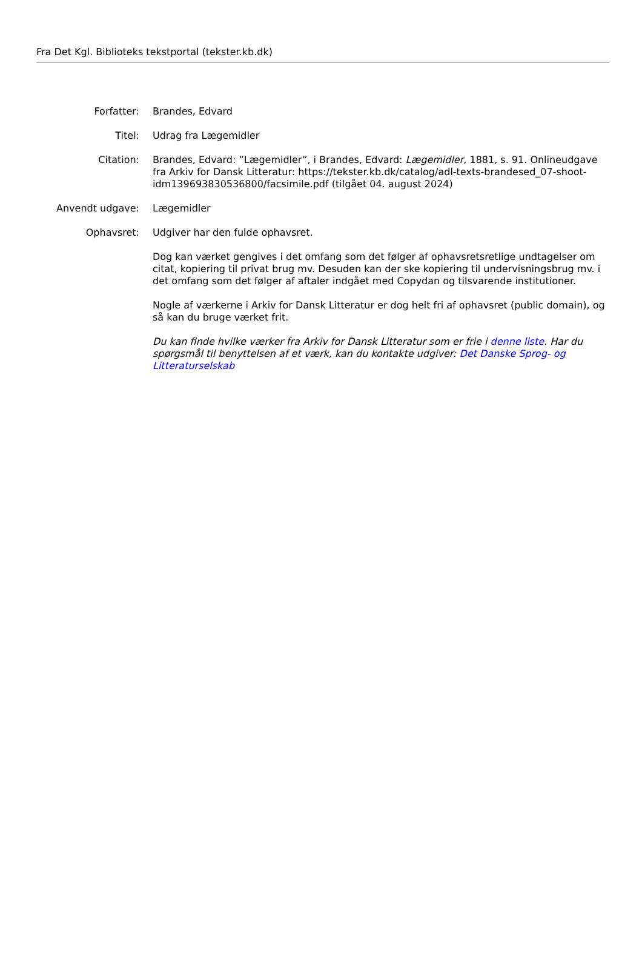Fra Det Kgl. Biblioteks tekstportal (tekster.kb.dk)
| Forfatter: | Brandes, Edvard |
| Titel: | Udrag fra Lægemidler |
| Citation: | Brandes, Edvard: ”Lægemidler”, i Brandes, Edvard: Lægemidler , 1881, s. 91. Onlineudgave fra Arkiv for Dansk Litteratur: https://tekster.kb.dk/catalog/adl-texts-brandesed_07-shoot-idm139693830536800/facsimile.pdf (tilgået 04. august 2024) |
| Anvendt udgave: | Lægemidler |
| Ophavsret: | Udgiver har den fulde ophavsret. Dog kan værket gengives i det omfang som det følger af ophavsretsretlige undtagelser om citat, kopiering til privat brug mv. Desuden kan der ske kopiering til undervisningsbrug mv. i det omfang som det følger af aftaler indgået med Copydan og tilsvarende institutioner. Nogle af værkerne i Arkiv for Dansk Litteratur er dog helt fri af ophavsret (public domain), og så kan du bruge værket frit. Du kan finde hvilke værker fra Arkiv for Dansk Litteratur som er frie i denne liste . Har du spørgsmål til benyttelsen af et værk, kan du kontakte udgiver: Det Danske Sprog- og Litteraturselskab |